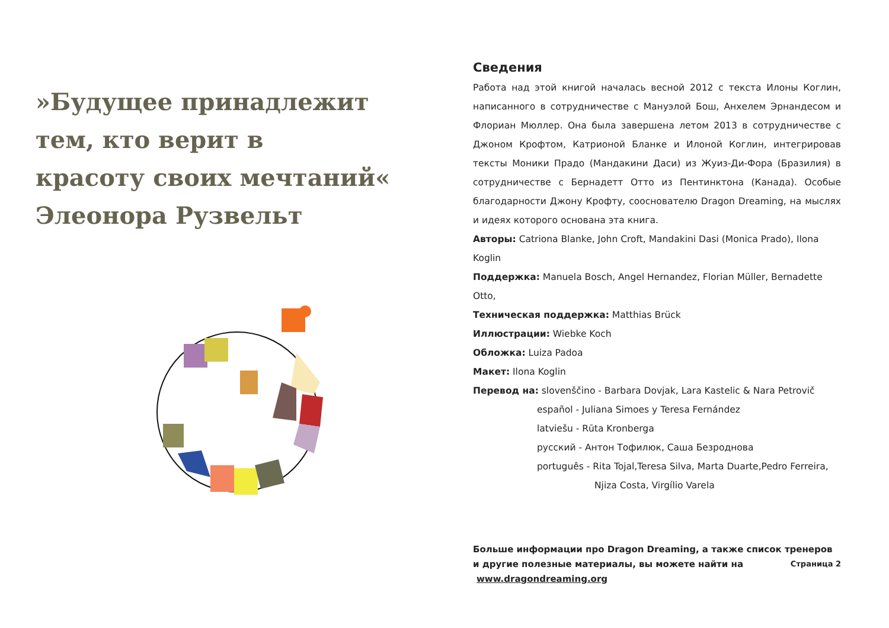»Будущее принадлежит
тем, кто верит в
красоту своих мечтаний«
Элеонора Рузвельт
Сведения
Работа над этой книгой началась весной 2012 с текста Илоны Коглин, написанного в сотрудничестве с Мануэлой Бош, Анхелем Эрнандесом и Флориан Мюллер. Она была завершена летом 2013 в сотрудничестве с Джоном Крофтом, Катрионой Бланке и Илоной Коглин, интегрировав тексты Моники Прадо (Мандакини Даси) из Жуиз-Ди-Фора (Бразилия) в сотрудничестве с Бернадетт Отто из Пентинктона (Канада). Особые благодарности Джону Крофту, сооснователю Dragon Dreaming, на мыслях и идеях которого основана эта книга.
Авторы: Catriona Blanke, John Croft, Mandakini Dasi (Monica Prado), Ilona Koglin
Поддержка: Manuela Bosch, Angel Hernandez, Florian Müller, Bernadette Otto,
Техническая поддержка: Matthias Brück
Иллюстрации: Wiebke Koch
Обложка: Luiza Padoa
Макет: Ilona Koglin
Перевод на: slovenščino - Barbara Dovjak, Lara Kastelic & Nara Petrovič
español - Juliana Simoes y Teresa Fernández
latviešu - Rūta Kronberga
русский - Антон Тофилюк, Саша Безроднова
português - Rita Tojal,Teresa Silva, Marta Duarte,Pedro Ferreira,
Njiza Costa, Virgílio Varela
Больше информации про Dragon Dreaming, а также список тренеров и другие полезные материалы, вы можете найти на www.dragondreaming.org
Страница 2